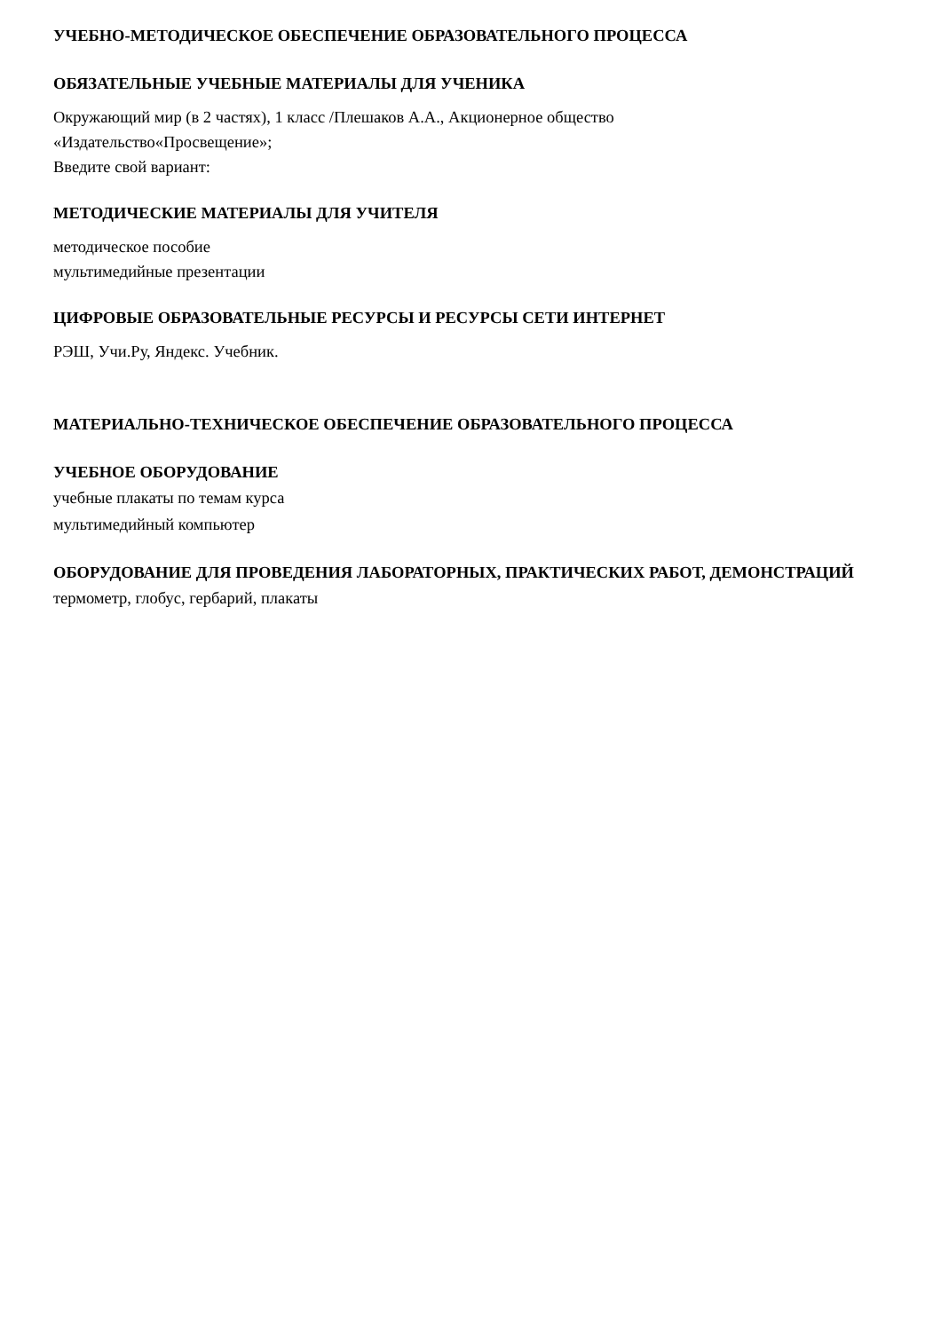УЧЕБНО-МЕТОДИЧЕСКОЕ ОБЕСПЕЧЕНИЕ ОБРАЗОВАТЕЛЬНОГО ПРОЦЕССА
ОБЯЗАТЕЛЬНЫЕ УЧЕБНЫЕ МАТЕРИАЛЫ ДЛЯ УЧЕНИКА
Окружающий мир (в 2 частях), 1 класс /Плешаков А.А., Акционерное общество
«Издательство«Просвещение»;
Введите свой вариант:
МЕТОДИЧЕСКИЕ МАТЕРИАЛЫ ДЛЯ УЧИТЕЛЯ
методическое пособие
мультимедийные презентации
ЦИФРОВЫЕ ОБРАЗОВАТЕЛЬНЫЕ РЕСУРСЫ И РЕСУРСЫ СЕТИ ИНТЕРНЕТ
РЭШ, Учи.Ру, Яндекс. Учебник.
МАТЕРИАЛЬНО-ТЕХНИЧЕСКОЕ ОБЕСПЕЧЕНИЕ ОБРАЗОВАТЕЛЬНОГО ПРОЦЕССА
УЧЕБНОЕ ОБОРУДОВАНИЕ
учебные плакаты по темам курса
мультимедийный компьютер
ОБОРУДОВАНИЕ ДЛЯ ПРОВЕДЕНИЯ ЛАБОРАТОРНЫХ, ПРАКТИЧЕСКИХ РАБОТ, ДЕМОНСТРАЦИЙ
термометр, глобус, гербарий, плакаты